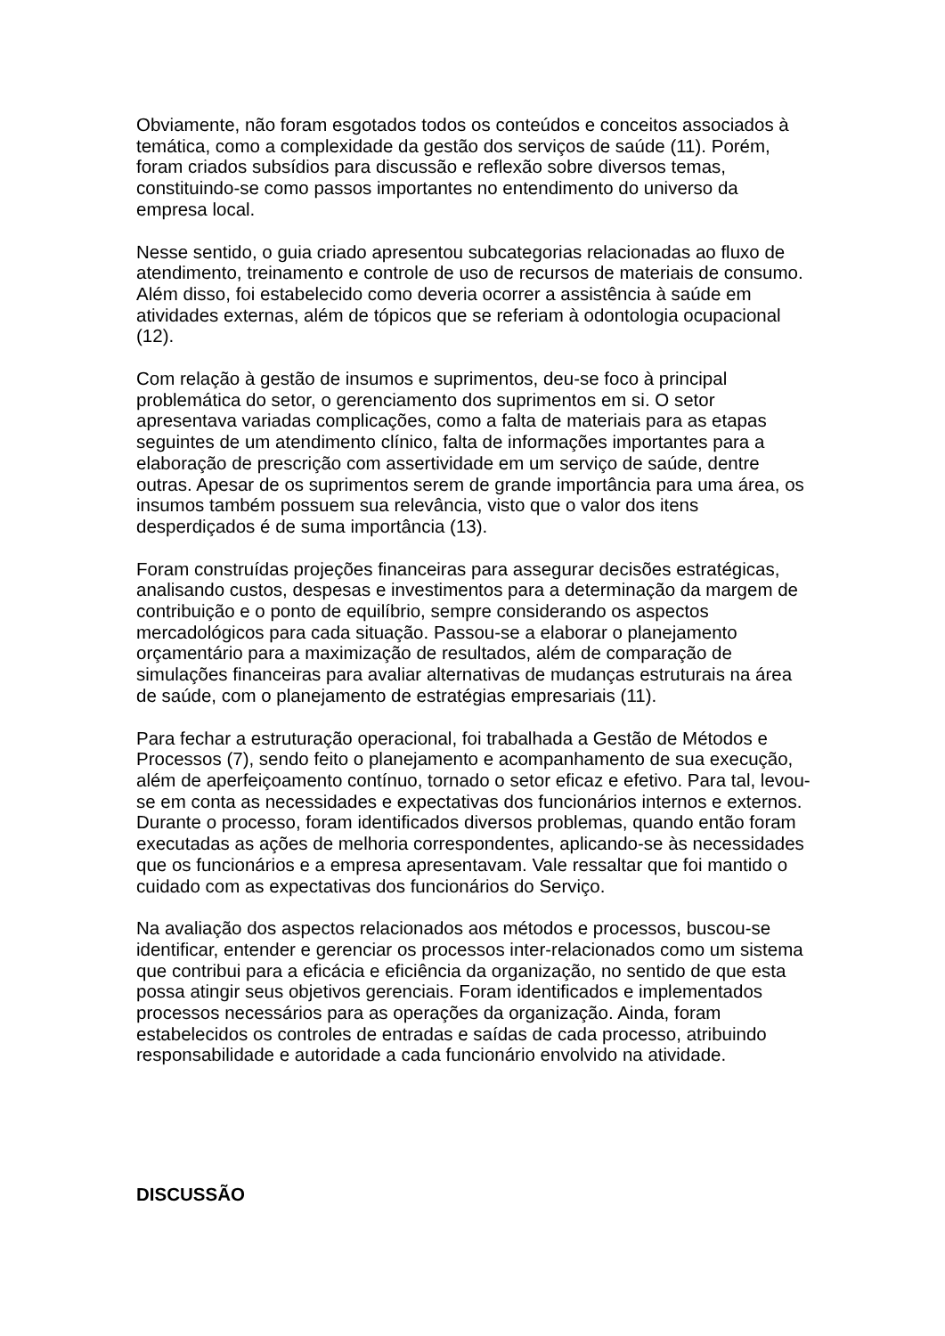Obviamente, não foram esgotados todos os conteúdos e conceitos associados à temática, como a complexidade da gestão dos serviços de saúde (11). Porém, foram criados subsídios para discussão e reflexão sobre diversos temas, constituindo-se como passos importantes no entendimento do universo da empresa local.
Nesse sentido, o guia criado apresentou subcategorias relacionadas ao fluxo de atendimento, treinamento e controle de uso de recursos de materiais de consumo. Além disso, foi estabelecido como deveria ocorrer a assistência à saúde em atividades externas, além de tópicos que se referiam à odontologia ocupacional (12).
Com relação à gestão de insumos e suprimentos, deu-se foco à principal problemática do setor, o gerenciamento dos suprimentos em si. O setor apresentava variadas complicações, como a falta de materiais para as etapas seguintes de um atendimento clínico, falta de informações importantes para a elaboração de prescrição com assertividade em um serviço de saúde, dentre outras. Apesar de os suprimentos serem de grande importância para uma área, os insumos também possuem sua relevância, visto que o valor dos itens desperdiçados é de suma importância (13).
Foram construídas projeções financeiras para assegurar decisões estratégicas, analisando custos, despesas e investimentos para a determinação da margem de contribuição e o ponto de equilíbrio, sempre considerando os aspectos mercadológicos para cada situação. Passou-se a elaborar o planejamento orçamentário para a maximização de resultados, além de comparação de simulações financeiras para avaliar alternativas de mudanças estruturais na área de saúde, com o planejamento de estratégias empresariais (11).
Para fechar a estruturação operacional, foi trabalhada a Gestão de Métodos e Processos (7), sendo feito o planejamento e acompanhamento de sua execução, além de aperfeiçoamento contínuo, tornado o setor eficaz e efetivo. Para tal, levou-se em conta as necessidades e expectativas dos funcionários internos e externos. Durante o processo, foram identificados diversos problemas, quando então foram executadas as ações de melhoria correspondentes, aplicando-se às necessidades que os funcionários e a empresa apresentavam. Vale ressaltar que foi mantido o cuidado com as expectativas dos funcionários do Serviço.
Na avaliação dos aspectos relacionados aos métodos e processos, buscou-se identificar, entender e gerenciar os processos inter-relacionados como um sistema que contribui para a eficácia e eficiência da organização, no sentido de que esta possa atingir seus objetivos gerenciais. Foram identificados e implementados processos necessários para as operações da organização. Ainda, foram estabelecidos os controles de entradas e saídas de cada processo, atribuindo responsabilidade e autoridade a cada funcionário envolvido na atividade.
DISCUSSÃO